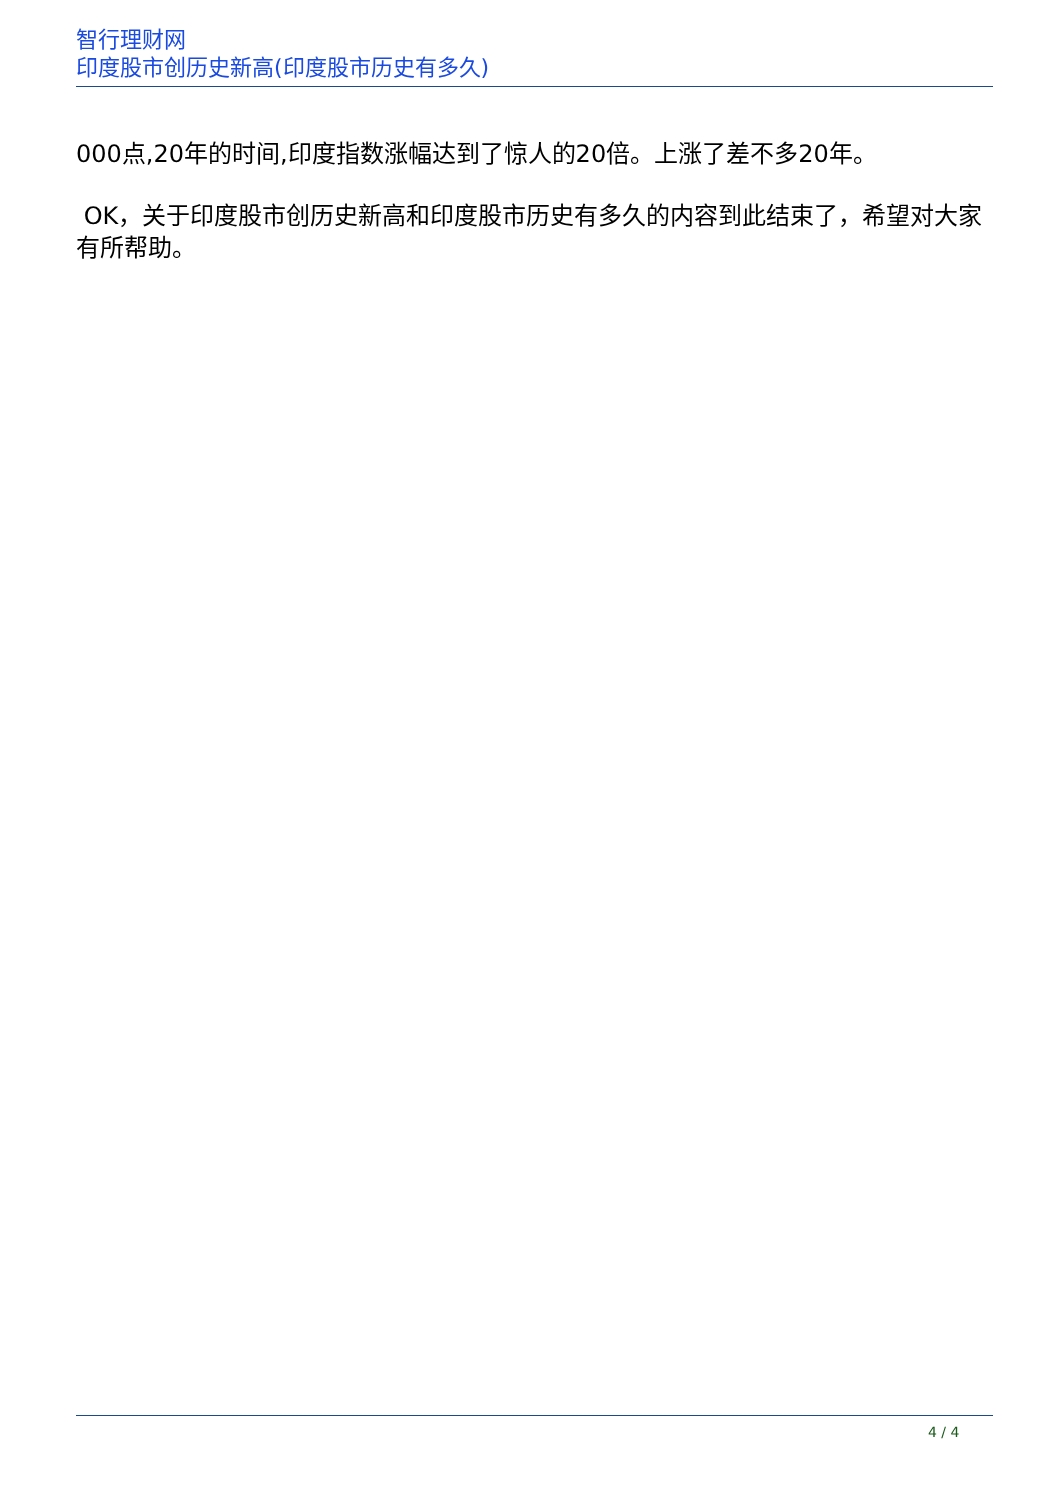智行理财网
印度股市创历史新高(印度股市历史有多久)
000点,20年的时间,印度指数涨幅达到了惊人的20倍。上涨了差不多20年。
OK，关于印度股市创历史新高和印度股市历史有多久的内容到此结束了，希望对大家有所帮助。
4 / 4